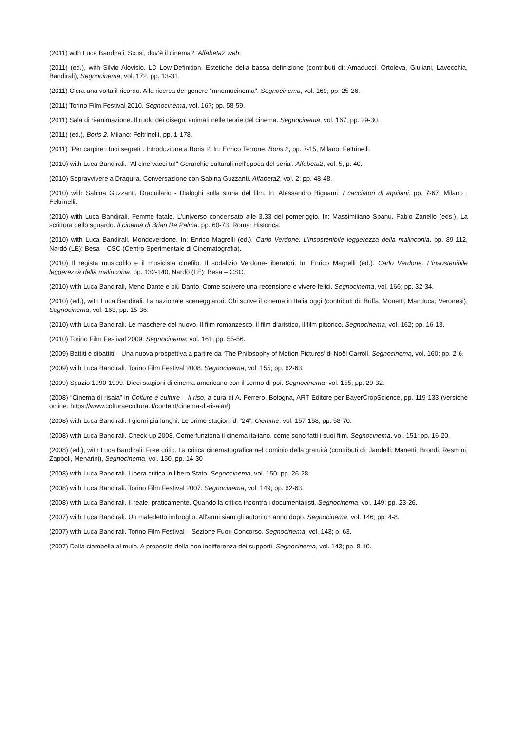(2011) with Luca Bandirali. Scusi, dov’è il cinema?. Alfabeta2 web.
(2011) (ed.), with Silvio Alovisio. LD Low-Definition. Estetiche della bassa definizione (contributi di: Amaducci, Ortoleva, Giuliani, Lavecchia, Bandirali), Segnocinema, vol. 172, pp. 13-31.
(2011) C'era una volta il ricordo. Alla ricerca del genere "mnemocinema". Segnocinema, vol. 169; pp. 25-26.
(2011) Torino Film Festival 2010. Segnocinema, vol. 167; pp. 58-59.
(2011) Sala di ri-animazione. Il ruolo dei disegni animati nelle teorie del cinema. Segnocinema, vol. 167; pp. 29-30.
(2011) (ed.), Boris 2. Milano: Feltrinelli, pp. 1-178.
(2011) “Per carpire i tuoi segreti”. Introduzione a Boris 2. In: Enrico Terrone. Boris 2, pp. 7-15, Milano: Feltrinelli.
(2010) with Luca Bandirali. "Al cine vacci tu!" Gerarchie culturali nell'epoca del serial. Alfabeta2, vol. 5, p. 40.
(2010) Sopravvivere a Draquila. Conversazione con Sabina Guzzanti. Alfabeta2, vol. 2; pp. 48-48.
(2010) with Sabina Guzzanti, Draquilario - Dialoghi sulla storia del film. In: Alessandro Bignami. I cacciatori di aquilani. pp. 7-67, Milano : Feltrinelli.
(2010) with Luca Bandirali. Femme fatale. L'universo condensato alle 3.33 del pomeriggio. In: Massimiliano Spanu, Fabio Zanello (eds.). La scrittura dello sguardo. Il cinema di Brian De Palma. pp. 60-73, Roma: Historica.
(2010) with Luca Bandirali, Mondoverdone. In: Enrico Magrelli (ed.). Carlo Verdone. L’insostenibile leggerezza della malinconia. pp. 89-112, Nardò (LE): Besa – CSC (Centro Sperimentale di Cinematografia).
(2010) Il regista musicofilo e il musicista cinefilo. Il sodalizio Verdone-Liberatori. In: Enrico Magrelli (ed.). Carlo Verdone. L’insostenibile leggerezza della malinconia. pp. 132-140, Nardò (LE): Besa – CSC.
(2010) with Luca Bandirali, Meno Dante e più Danto. Come scrivere una recensione e vivere felici. Segnocinema, vol. 166; pp. 32-34.
(2010) (ed.), with Luca Bandirali. La nazionale sceneggiatori. Chi scrive il cinema in Italia oggi (contributi di: Buffa, Monetti, Manduca, Veronesi), Segnocinema, vol. 163, pp. 15-36.
(2010) with Luca Bandirali. Le maschere del nuovo. Il film romanzesco, il film diaristico, il film pittorico. Segnocinema, vol. 162; pp. 16-18.
(2010) Torino Film Festival 2009. Segnocinema, vol. 161; pp. 55-56.
(2009) Battiti e dibattiti – Una nuova prospettiva a partire da ‘The Philosophy of Motion Pictures’ di Noël Carroll. Segnocinema, vol. 160; pp. 2-6.
(2009) with Luca Bandirali. Torino Film Festival 2008. Segnocinema, vol. 155; pp. 62-63.
(2009) Spazio 1990-1999. Dieci stagioni di cinema americano con il senno di poi. Segnocinema, vol. 155; pp. 29-32.
(2008) “Cinema di risaia” in Colture e culture – Il riso, a cura di A. Ferrero, Bologna, ART Editore per BayerCropScience, pp. 119-133 (versione online: https://www.colturaecultura.it/content/cinema-di-risaia#)
(2008) with Luca Bandirali. I giorni più lunghi. Le prime stagioni di “24”. Ciemme, vol. 157-158; pp. 58-70.
(2008) with Luca Bandirali. Check-up 2008. Come funziona il cinema italiano, come sono fatti i suoi film. Segnocinema, vol. 151; pp. 16-20.
(2008) (ed.), with Luca Bandirali. Free critic. La critica cinematografica nel dominio della gratuità (contributi di: Jandelli, Manetti, Brondi, Resmini, Zappoli, Menarini), Segnocinema, vol. 150, pp. 14-30
(2008) with Luca Bandirali. Libera critica in libero Stato. Segnocinema, vol. 150; pp. 26-28.
(2008) with Luca Bandirali. Torino Film Festival 2007. Segnocinema, vol. 149; pp. 62-63.
(2008) with Luca Bandirali. Il reale, praticamente. Quando la critica incontra i documentaristi. Segnocinema, vol. 149; pp. 23-26.
(2007) with Luca Bandirali. Un maledetto imbroglio. All'armi siam gli autori un anno dopo. Segnocinema, vol. 146; pp. 4-8.
(2007) with Luca Bandirali. Torino Film Festival – Sezione Fuori Concorso. Segnocinema, vol. 143; p. 63.
(2007) Dalla ciambella al mulo. A proposito della non indifferenza dei supporti. Segnocinema, vol. 143; pp. 8-10.